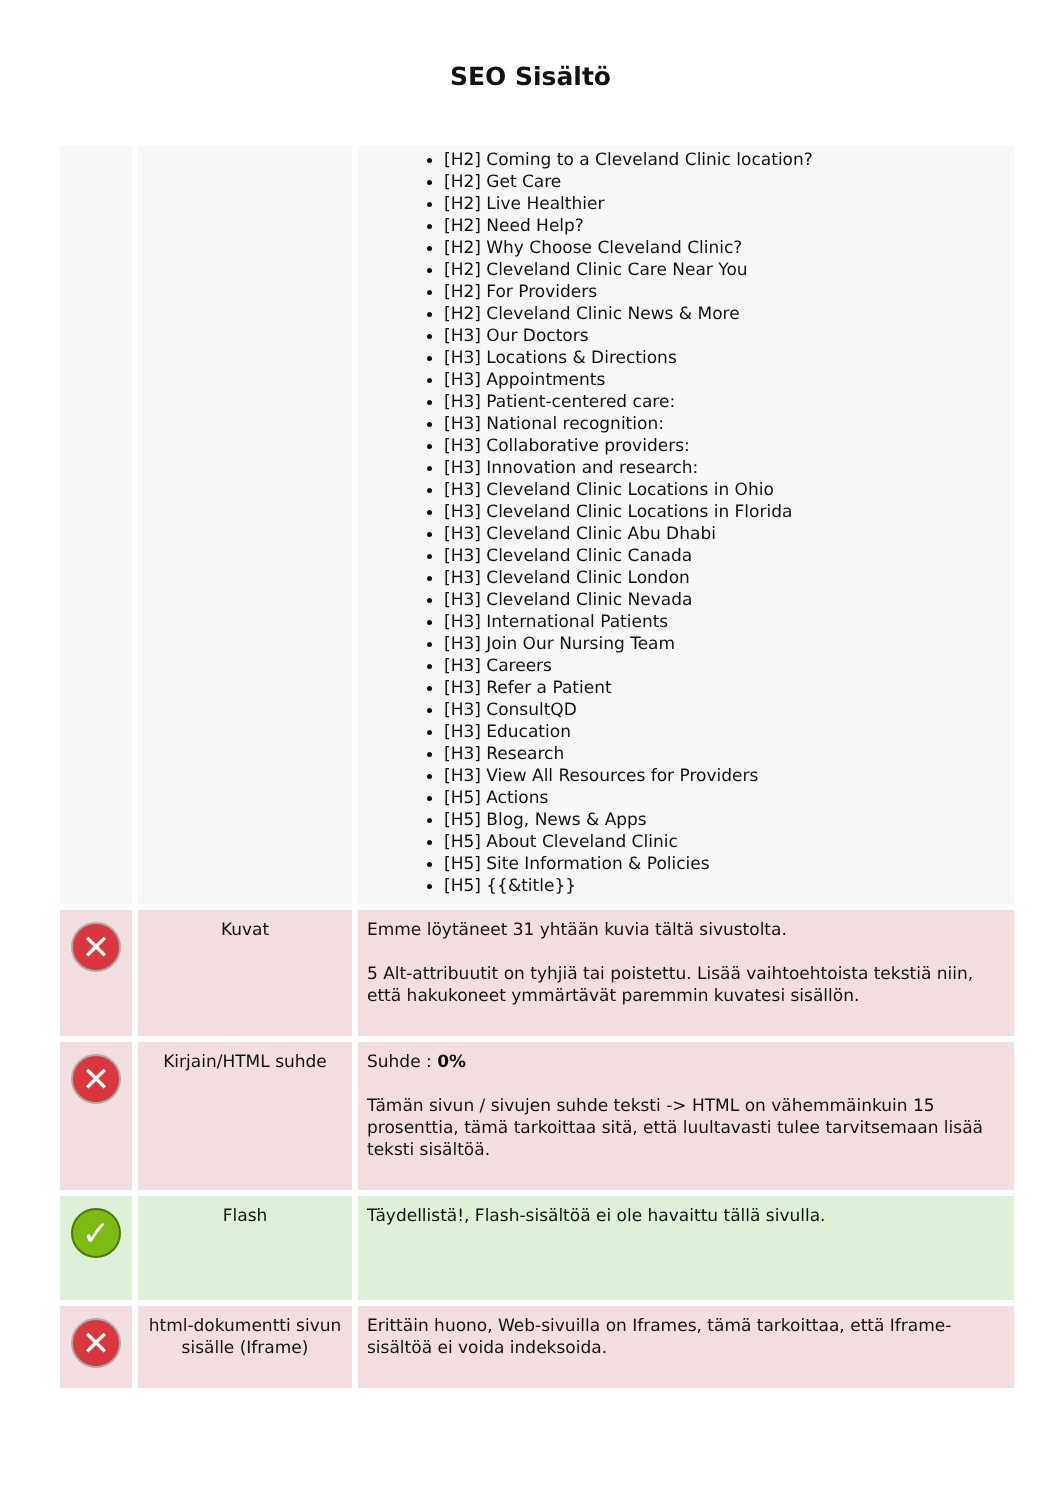SEO Sisältö
| | | [H2] Coming to a Cleveland Clinic location? [H2] Get Care [H2] Live Healthier [H2] Need Help? [H2] Why Choose Cleveland Clinic? [H2] Cleveland Clinic Care Near You [H2] For Providers [H2] Cleveland Clinic News & More [H3] Our Doctors [H3] Locations & Directions [H3] Appointments [H3] Patient-centered care: [H3] National recognition: [H3] Collaborative providers: [H3] Innovation and research: [H3] Cleveland Clinic Locations in Ohio [H3] Cleveland Clinic Locations in Florida [H3] Cleveland Clinic Abu Dhabi [H3] Cleveland Clinic Canada [H3] Cleveland Clinic London [H3] Cleveland Clinic Nevada [H3] International Patients [H3] Join Our Nursing Team [H3] Careers [H3] Refer a Patient [H3] ConsultQD [H3] Education [H3] Research [H3] View All Resources for Providers [H5] Actions [H5] Blog, News & Apps [H5] About Cleveland Clinic [H5] Site Information & Policies [H5] {{&title}} |
| ✕ | Kuvat | Emme löytäneet 31 yhtään kuvia tältä sivustolta. 5 Alt-attribuutit on tyhjiä tai poistettu. Lisää vaihtoehtoista tekstiä niin, että hakukoneet ymmärtävät paremmin kuvatesi sisällön. |
| ✕ | Kirjain/HTML suhde | Suhde : 0% Tämän sivun / sivujen suhde teksti -> HTML on vähemmäinkuin 15 prosenttia, tämä tarkoittaa sitä, että luultavasti tulee tarvitsemaan lisää teksti sisältöä. |
| ✓ | Flash | Täydellistä!, Flash-sisältöä ei ole havaittu tällä sivulla. |
| ✕ | html-dokumentti sivun sisälle (Iframe) | Erittäin huono, Web-sivuilla on Iframes, tämä tarkoittaa, että Iframe-sisältöä ei voida indeksoida. |